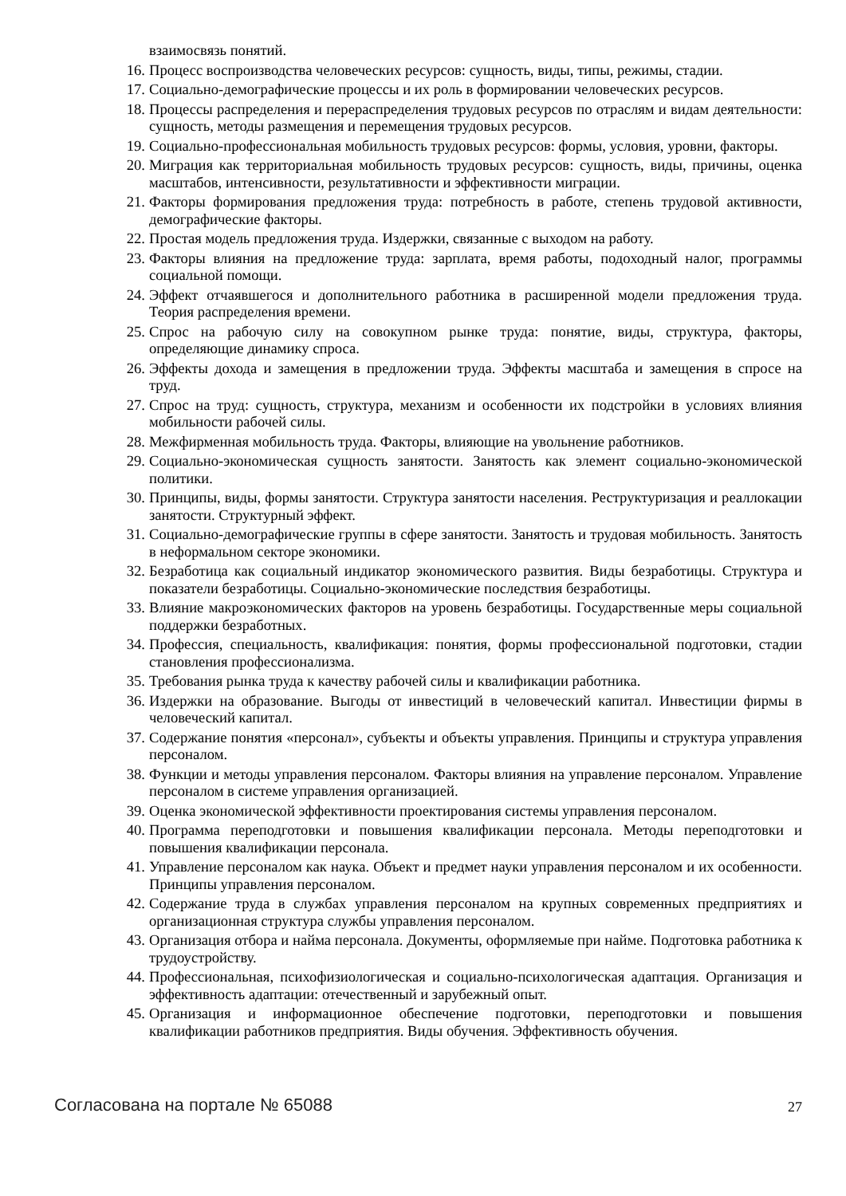взаимосвязь понятий.
16. Процесс воспроизводства человеческих ресурсов: сущность, виды, типы, режимы, стадии.
17. Социально-демографические процессы и их роль в формировании человеческих ресурсов.
18. Процессы распределения и перераспределения трудовых ресурсов по отраслям и видам деятельности: сущность, методы размещения и перемещения трудовых ресурсов.
19. Социально-профессиональная мобильность трудовых ресурсов: формы, условия, уровни, факторы.
20. Миграция как территориальная мобильность трудовых ресурсов: сущность, виды, причины, оценка масштабов, интенсивности, результативности и эффективности миграции.
21. Факторы формирования предложения труда: потребность в работе, степень трудовой активности, демографические факторы.
22. Простая модель предложения труда. Издержки, связанные с выходом на работу.
23. Факторы влияния на предложение труда: зарплата, время работы, подоходный налог, программы социальной помощи.
24. Эффект отчаявшегося и дополнительного работника в расширенной модели предложения труда. Теория распределения времени.
25. Спрос на рабочую силу на совокупном рынке труда: понятие, виды, структура, факторы, определяющие динамику спроса.
26. Эффекты дохода и замещения в предложении труда. Эффекты масштаба и замещения в спросе на труд.
27. Спрос на труд: сущность, структура, механизм и особенности их подстройки в условиях влияния мобильности рабочей силы.
28. Межфирменная мобильность труда. Факторы, влияющие на увольнение работников.
29. Социально-экономическая сущность занятости. Занятость как элемент социально-экономической политики.
30. Принципы, виды, формы занятости. Структура занятости населения. Реструктуризация и реаллокации занятости. Структурный эффект.
31. Социально-демографические группы в сфере занятости. Занятость и трудовая мобильность. Занятость в неформальном секторе экономики.
32. Безработица как социальный индикатор экономического развития. Виды безработицы. Структура и показатели безработицы. Социально-экономические последствия безработицы.
33. Влияние макроэкономических факторов на уровень безработицы. Государственные меры социальной поддержки безработных.
34. Профессия, специальность, квалификация: понятия, формы профессиональной подготовки, стадии становления профессионализма.
35. Требования рынка труда к качеству рабочей силы и квалификации работника.
36. Издержки на образование. Выгоды от инвестиций в человеческий капитал. Инвестиции фирмы в человеческий капитал.
37. Содержание понятия «персонал», субъекты и объекты управления. Принципы и структура управления персоналом.
38. Функции и методы управления персоналом. Факторы влияния на управление персоналом. Управление персоналом в системе управления организацией.
39. Оценка экономической эффективности проектирования системы управления персоналом.
40. Программа переподготовки и повышения квалификации персонала. Методы переподготовки и повышения квалификации персонала.
41. Управление персоналом как наука. Объект и предмет науки управления персоналом и их особенности. Принципы управления персоналом.
42. Содержание труда в службах управления персоналом на крупных современных предприятиях и организационная структура службы управления персоналом.
43. Организация отбора и найма персонала. Документы, оформляемые при найме. Подготовка работника к трудоустройству.
44. Профессиональная, психофизиологическая и социально-психологическая адаптация. Организация и эффективность адаптации: отечественный и зарубежный опыт.
45. Организация и информационное обеспечение подготовки, переподготовки и повышения квалификации работников предприятия. Виды обучения. Эффективность обучения.
Согласована на портале № 65088 27